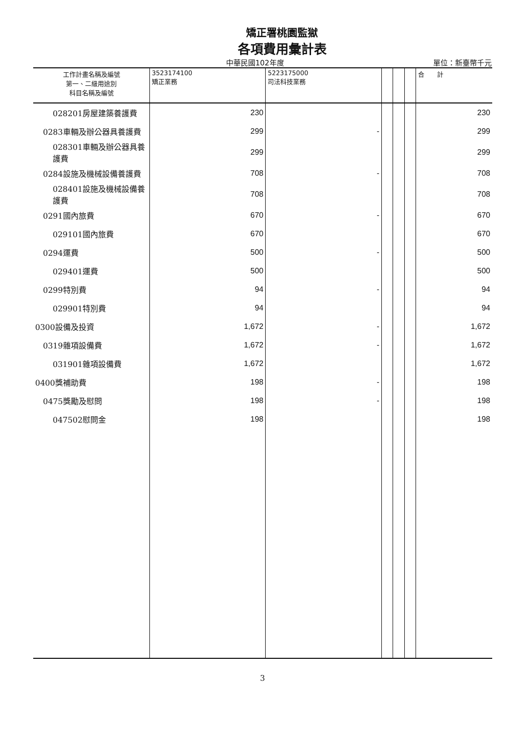矯正署桃園監獄
各項費用彙計表
中華民國102年度 單位：新臺幣千元
| 工作計畫名稱及編號 第一、二級用途別 科目名稱及編號 | 3523174100 矯正業務 | 5223175000 司法科技業務 | | | | 合 計 |
| --- | --- | --- | --- | --- | --- | --- |
| 028201房屋建築養護費 | 230 | | | | | 230 |
| 0283車輛及辦公器具養護費 | 299 | - | | | | 299 |
| 028301車輛及辦公器具養 護費 | 299 | | | | | 299 |
| 0284設施及機械設備養護費 | 708 | - | | | | 708 |
| 028401設施及機械設備養 護費 | 708 | | | | | 708 |
| 0291國內旅費 | 670 | - | | | | 670 |
| 029101國內旅費 | 670 | | | | | 670 |
| 0294運費 | 500 | - | | | | 500 |
| 029401運費 | 500 | | | | | 500 |
| 0299特別費 | 94 | - | | | | 94 |
| 029901特別費 | 94 | | | | | 94 |
| 0300設備及投資 | 1,672 | - | | | | 1,672 |
| 0319雜項設備費 | 1,672 | - | | | | 1,672 |
| 031901雜項設備費 | 1,672 | | | | | 1,672 |
| 0400獎補助費 | 198 | - | | | | 198 |
| 0475獎勵及慰問 | 198 | - | | | | 198 |
| 047502慰問金 | 198 | | | | | 198 |
3